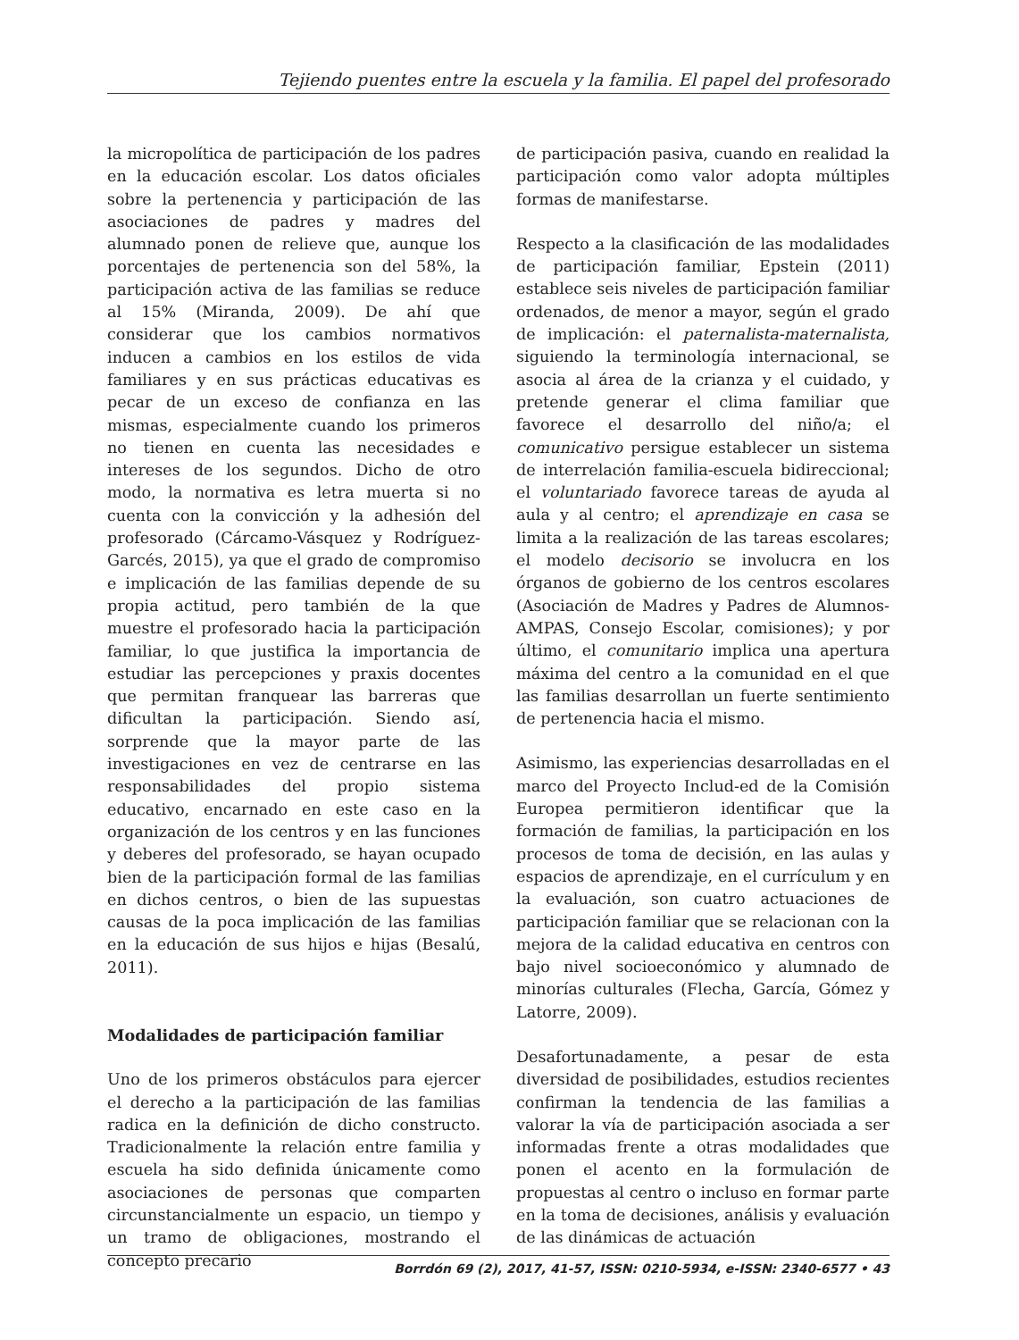Tejiendo puentes entre la escuela y la familia. El papel del profesorado
la micropolítica de participación de los padres en la educación escolar. Los datos oficiales sobre la pertenencia y participación de las asociaciones de padres y madres del alumnado ponen de relieve que, aunque los porcentajes de pertenencia son del 58%, la participación activa de las familias se reduce al 15% (Miranda, 2009). De ahí que considerar que los cambios normativos inducen a cambios en los estilos de vida familiares y en sus prácticas educativas es pecar de un exceso de confianza en las mismas, especialmente cuando los primeros no tienen en cuenta las necesidades e intereses de los segundos. Dicho de otro modo, la normativa es letra muerta si no cuenta con la convicción y la adhesión del profesorado (Cárcamo-Vásquez y Rodríguez-Garcés, 2015), ya que el grado de compromiso e implicación de las familias depende de su propia actitud, pero también de la que muestre el profesorado hacia la participación familiar, lo que justifica la importancia de estudiar las percepciones y praxis docentes que permitan franquear las barreras que dificultan la participación. Siendo así, sorprende que la mayor parte de las investigaciones en vez de centrarse en las responsabilidades del propio sistema educativo, encarnado en este caso en la organización de los centros y en las funciones y deberes del profesorado, se hayan ocupado bien de la participación formal de las familias en dichos centros, o bien de las supuestas causas de la poca implicación de las familias en la educación de sus hijos e hijas (Besalú, 2011).
Modalidades de participación familiar
Uno de los primeros obstáculos para ejercer el derecho a la participación de las familias radica en la definición de dicho constructo. Tradicionalmente la relación entre familia y escuela ha sido definida únicamente como asociaciones de personas que comparten circunstancialmente un espacio, un tiempo y un tramo de obligaciones, mostrando el concepto precario
de participación pasiva, cuando en realidad la participación como valor adopta múltiples formas de manifestarse.
Respecto a la clasificación de las modalidades de participación familiar, Epstein (2011) establece seis niveles de participación familiar ordenados, de menor a mayor, según el grado de implicación: el paternalista-maternalista, siguiendo la terminología internacional, se asocia al área de la crianza y el cuidado, y pretende generar el clima familiar que favorece el desarrollo del niño/a; el comunicativo persigue establecer un sistema de interrelación familia-escuela bidireccional; el voluntariado favorece tareas de ayuda al aula y al centro; el aprendizaje en casa se limita a la realización de las tareas escolares; el modelo decisorio se involucra en los órganos de gobierno de los centros escolares (Asociación de Madres y Padres de Alumnos-AMPAS, Consejo Escolar, comisiones); y por último, el comunitario implica una apertura máxima del centro a la comunidad en el que las familias desarrollan un fuerte sentimiento de pertenencia hacia el mismo.
Asimismo, las experiencias desarrolladas en el marco del Proyecto Includ-ed de la Comisión Europea permitieron identificar que la formación de familias, la participación en los procesos de toma de decisión, en las aulas y espacios de aprendizaje, en el currículum y en la evaluación, son cuatro actuaciones de participación familiar que se relacionan con la mejora de la calidad educativa en centros con bajo nivel socioeconómico y alumnado de minorías culturales (Flecha, García, Gómez y Latorre, 2009).
Desafortunadamente, a pesar de esta diversidad de posibilidades, estudios recientes confirman la tendencia de las familias a valorar la vía de participación asociada a ser informadas frente a otras modalidades que ponen el acento en la formulación de propuestas al centro o incluso en formar parte en la toma de decisiones, análisis y evaluación de las dinámicas de actuación
Borrdón 69 (2), 2017, 41-57, ISSN: 0210-5934, e-ISSN: 2340-6577 • 43